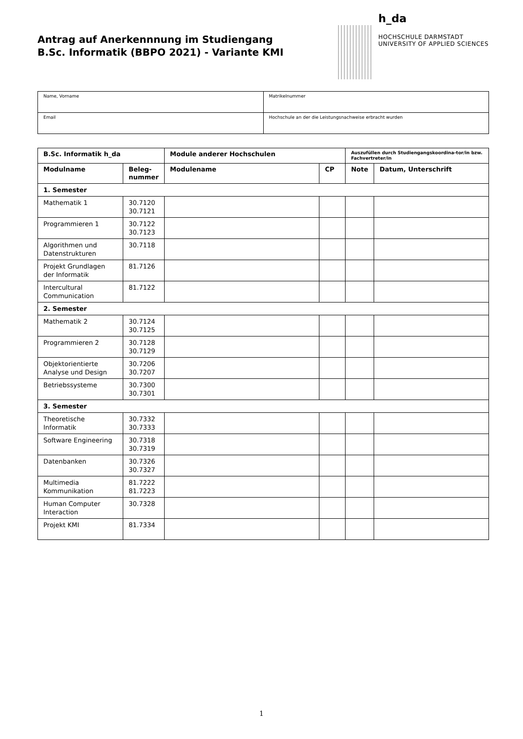Antrag auf Anerkennnung im Studiengang
B.Sc. Informatik (BBPO 2021) - Variante KMI
h_da
HOCHSCHULE DARMSTADT
UNIVERSITY OF APPLIED SCIENCES
| Name, Vorname | Matrikelnummer |
| Email | Hochschule an der die Leistungsnachweise erbracht wurden |
| B.Sc. Informatik h_da | | Module anderer Hochschulen | | Auszufüllen durch Studiengangskoordina-tor/in bzw. Fachvertreter/in | |
| --- | --- | --- | --- | --- | --- |
| Modulname | Beleg- nummer | Modulename | CP | Note | Datum, Unterschrift |
| 1. Semester | | | | | |
| Mathematik 1 | 30.7120 30.7121 | | | | |
| Programmieren 1 | 30.7122 30.7123 | | | | |
| Algorithmen und Datenstrukturen | 30.7118 | | | | |
| Projekt Grundlagen der Informatik | 81.7126 | | | | |
| Intercultural Communication | 81.7122 | | | | |
| 2. Semester | | | | | |
| Mathematik 2 | 30.7124 30.7125 | | | | |
| Programmieren 2 | 30.7128 30.7129 | | | | |
| Objektorientierte Analyse und Design | 30.7206 30.7207 | | | | |
| Betriebssysteme | 30.7300 30.7301 | | | | |
| 3. Semester | | | | | |
| Theoretische Informatik | 30.7332 30.7333 | | | | |
| Software Engineering | 30.7318 30.7319 | | | | |
| Datenbanken | 30.7326 30.7327 | | | | |
| Multimedia Kommunikation | 81.7222 81.7223 | | | | |
| Human Computer Interaction | 30.7328 | | | | |
| Projekt KMI | 81.7334 | | | | |
1